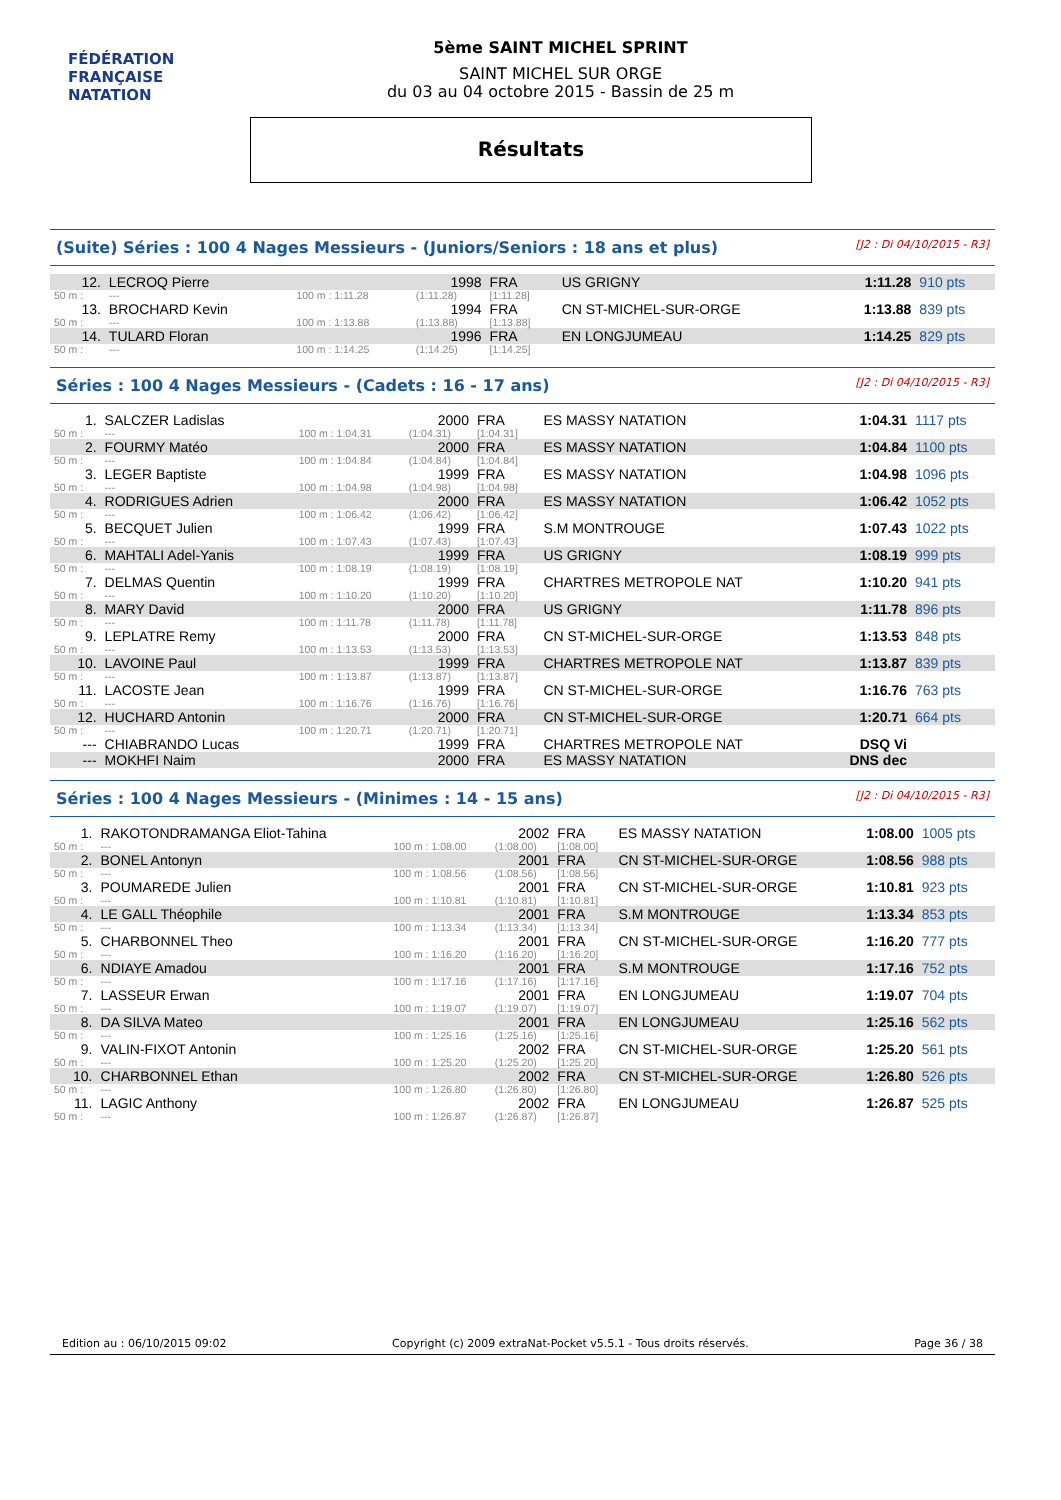FÉDÉRATION FRANÇAISE
NATATION
5ème SAINT MICHEL SPRINT
SAINT MICHEL SUR ORGE
du 03 au 04 octobre 2015 - Bassin de 25 m
Résultats
(Suite) Séries : 100 4 Nages Messieurs - (Juniors/Seniors : 18 ans et plus) [J2 : Di 04/10/2015 - R3]
| 12. | LECROQ Pierre | | 1998 | FRA | US GRIGNY | 1:11.28 | 910 pts |
| 50 m : | --- | 100 m : 1:11.28 | (1:11.28) | [1:11.28] | | | |
| 13. | BROCHARD Kevin | | 1994 | FRA | CN ST-MICHEL-SUR-ORGE | 1:13.88 | 839 pts |
| 50 m : | --- | 100 m : 1:13.88 | (1:13.88) | [1:13.88] | | | |
| 14. | TULARD Floran | | 1996 | FRA | EN LONGJUMEAU | 1:14.25 | 829 pts |
| 50 m : | --- | 100 m : 1:14.25 | (1:14.25) | [1:14.25] | | | |
Séries : 100 4 Nages Messieurs - (Cadets : 16 - 17 ans) [J2 : Di 04/10/2015 - R3]
| 1. | SALCZER Ladislas | | 2000 | FRA | ES MASSY NATATION | 1:04.31 | 1117 pts |
| 50 m : | --- | 100 m : 1:04.31 | (1:04.31) | [1:04.31] | | | |
| 2. | FOURMY Matéo | | 2000 | FRA | ES MASSY NATATION | 1:04.84 | 1100 pts |
| 50 m : | --- | 100 m : 1:04.84 | (1:04.84) | [1:04.84] | | | |
| 3. | LEGER Baptiste | | 1999 | FRA | ES MASSY NATATION | 1:04.98 | 1096 pts |
| 50 m : | --- | 100 m : 1:04.98 | (1:04.98) | [1:04.98] | | | |
| 4. | RODRIGUES Adrien | | 2000 | FRA | ES MASSY NATATION | 1:06.42 | 1052 pts |
| 50 m : | --- | 100 m : 1:06.42 | (1:06.42) | [1:06.42] | | | |
| 5. | BECQUET Julien | | 1999 | FRA | S.M MONTROUGE | 1:07.43 | 1022 pts |
| 50 m : | --- | 100 m : 1:07.43 | (1:07.43) | [1:07.43] | | | |
| 6. | MAHTALI Adel-Yanis | | 1999 | FRA | US GRIGNY | 1:08.19 | 999 pts |
| 50 m : | --- | 100 m : 1:08.19 | (1:08.19) | [1:08.19] | | | |
| 7. | DELMAS Quentin | | 1999 | FRA | CHARTRES METROPOLE NAT | 1:10.20 | 941 pts |
| 50 m : | --- | 100 m : 1:10.20 | (1:10.20) | [1:10.20] | | | |
| 8. | MARY David | | 2000 | FRA | US GRIGNY | 1:11.78 | 896 pts |
| 50 m : | --- | 100 m : 1:11.78 | (1:11.78) | [1:11.78] | | | |
| 9. | LEPLATRE Remy | | 2000 | FRA | CN ST-MICHEL-SUR-ORGE | 1:13.53 | 848 pts |
| 50 m : | --- | 100 m : 1:13.53 | (1:13.53) | [1:13.53] | | | |
| 10. | LAVOINE Paul | | 1999 | FRA | CHARTRES METROPOLE NAT | 1:13.87 | 839 pts |
| 50 m : | --- | 100 m : 1:13.87 | (1:13.87) | [1:13.87] | | | |
| 11. | LACOSTE Jean | | 1999 | FRA | CN ST-MICHEL-SUR-ORGE | 1:16.76 | 763 pts |
| 50 m : | --- | 100 m : 1:16.76 | (1:16.76) | [1:16.76] | | | |
| 12. | HUCHARD Antonin | | 2000 | FRA | CN ST-MICHEL-SUR-ORGE | 1:20.71 | 664 pts |
| 50 m : | --- | 100 m : 1:20.71 | (1:20.71) | [1:20.71] | | | |
| --- | CHIABRANDO Lucas | | 1999 | FRA | CHARTRES METROPOLE NAT | DSQ Vi | |
| --- | MOKHFI Naim | | 2000 | FRA | ES MASSY NATATION | DNS dec | |
Séries : 100 4 Nages Messieurs - (Minimes : 14 - 15 ans) [J2 : Di 04/10/2015 - R3]
| 1. | RAKOTONDRAMANGA Eliot-Tahina | | 2002 | FRA | ES MASSY NATATION | 1:08.00 | 1005 pts |
| 50 m : | --- | 100 m : 1:08.00 | (1:08.00) | [1:08.00] | | | |
| 2. | BONEL Antonyn | | 2001 | FRA | CN ST-MICHEL-SUR-ORGE | 1:08.56 | 988 pts |
| 50 m : | --- | 100 m : 1:08.56 | (1:08.56) | [1:08.56] | | | |
| 3. | POUMAREDE Julien | | 2001 | FRA | CN ST-MICHEL-SUR-ORGE | 1:10.81 | 923 pts |
| 50 m : | --- | 100 m : 1:10.81 | (1:10.81) | [1:10.81] | | | |
| 4. | LE GALL Théophile | | 2001 | FRA | S.M MONTROUGE | 1:13.34 | 853 pts |
| 50 m : | --- | 100 m : 1:13.34 | (1:13.34) | [1:13.34] | | | |
| 5. | CHARBONNEL Theo | | 2001 | FRA | CN ST-MICHEL-SUR-ORGE | 1:16.20 | 777 pts |
| 50 m : | --- | 100 m : 1:16.20 | (1:16.20) | [1:16.20] | | | |
| 6. | NDIAYE Amadou | | 2001 | FRA | S.M MONTROUGE | 1:17.16 | 752 pts |
| 50 m : | --- | 100 m : 1:17.16 | (1:17.16) | [1:17.16] | | | |
| 7. | LASSEUR Erwan | | 2001 | FRA | EN LONGJUMEAU | 1:19.07 | 704 pts |
| 50 m : | --- | 100 m : 1:19.07 | (1:19.07) | [1:19.07] | | | |
| 8. | DA SILVA Mateo | | 2001 | FRA | EN LONGJUMEAU | 1:25.16 | 562 pts |
| 50 m : | --- | 100 m : 1:25.16 | (1:25.16) | [1:25.16] | | | |
| 9. | VALIN-FIXOT Antonin | | 2002 | FRA | CN ST-MICHEL-SUR-ORGE | 1:25.20 | 561 pts |
| 50 m : | --- | 100 m : 1:25.20 | (1:25.20) | [1:25.20] | | | |
| 10. | CHARBONNEL Ethan | | 2002 | FRA | CN ST-MICHEL-SUR-ORGE | 1:26.80 | 526 pts |
| 50 m : | --- | 100 m : 1:26.80 | (1:26.80) | [1:26.80] | | | |
| 11. | LAGIC Anthony | | 2002 | FRA | EN LONGJUMEAU | 1:26.87 | 525 pts |
| 50 m : | --- | 100 m : 1:26.87 | (1:26.87) | [1:26.87] | | | |
Edition au : 06/10/2015 09:02 Copyright (c) 2009 extraNat-Pocket v5.5.1 - Tous droits réservés. Page 36 / 38